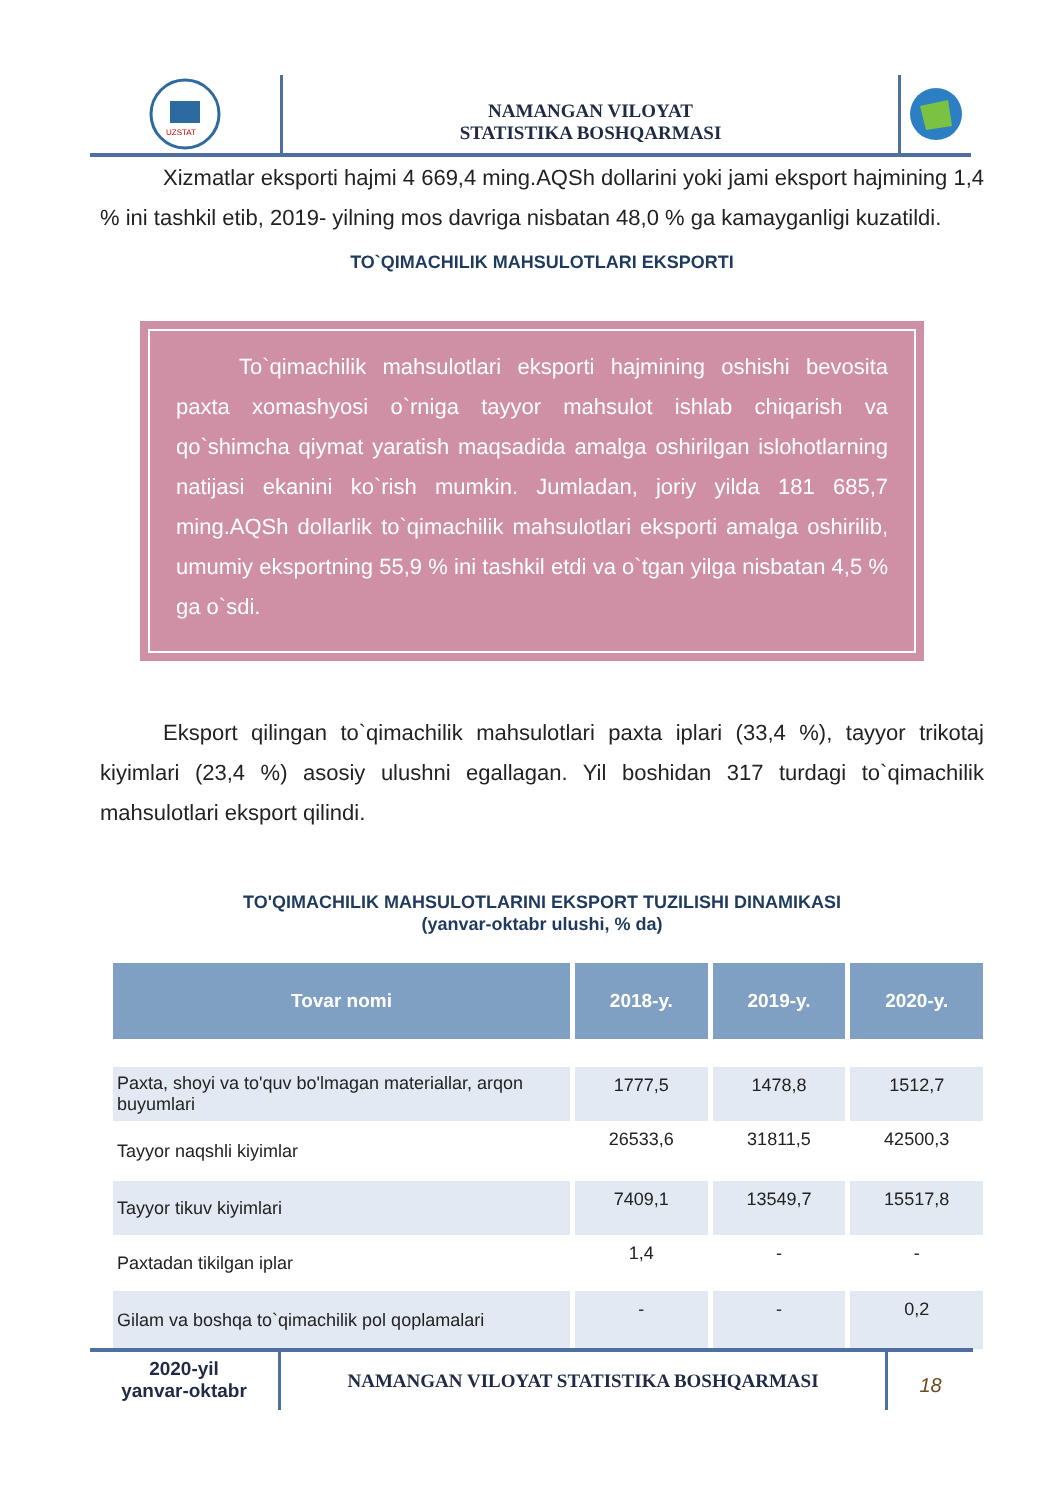UZSTAT
NAMANGAN VILOYAT
STATISTIKA BOSHQARMASI
Xizmatlar eksporti hajmi 4 669,4 ming.AQSh dollarini yoki jami eksport hajmining 1,4 % ini tashkil etib, 2019- yilning mos davriga nisbatan 48,0 % ga kamayganligi kuzatildi.
TO`QIMACHILIK MAHSULOTLARI EKSPORTI
To`qimachilik mahsulotlari eksporti hajmining oshishi bevosita paxta xomashyosi o`rniga tayyor mahsulot ishlab chiqarish va qo`shimcha qiymat yaratish maqsadida amalga oshirilgan islohotlarning natijasi ekanini ko`rish mumkin. Jumladan, joriy yilda 181 685,7 ming.AQSh dollarlik to`qimachilik mahsulotlari eksporti amalga oshirilib, umumiy eksportning 55,9 % ini tashkil etdi va o`tgan yilga nisbatan 4,5 % ga o`sdi.
Eksport qilingan to`qimachilik mahsulotlari paxta iplari (33,4 %), tayyor trikotaj kiyimlari (23,4 %) asosiy ulushni egallagan. Yil boshidan 317 turdagi to`qimachilik mahsulotlari eksport qilindi.
TO'QIMACHILIK MAHSULOTLARINI EKSPORT TUZILISHI DINAMIKASI
(yanvar-oktabr ulushi, % da)
| Tovar nomi | 2018-y. | 2019-y. | 2020-y. |
| --- | --- | --- | --- |
| Paxta, shoyi va to'quv bo'lmagan materiallar, arqon buyumlari | 1777,5 | 1478,8 | 1512,7 |
| Tayyor naqshli kiyimlar | 26533,6 | 31811,5 | 42500,3 |
| Tayyor tikuv kiyimlari | 7409,1 | 13549,7 | 15517,8 |
| Paxtadan tikilgan iplar | 1,4 | - | - |
| Gilam va boshqa to`qimachilik pol qoplamalari | - | - | 0,2 |
2020-yil
yanvar-oktabr
NAMANGAN VILOYAT STATISTIKA BOSHQARMASI
18